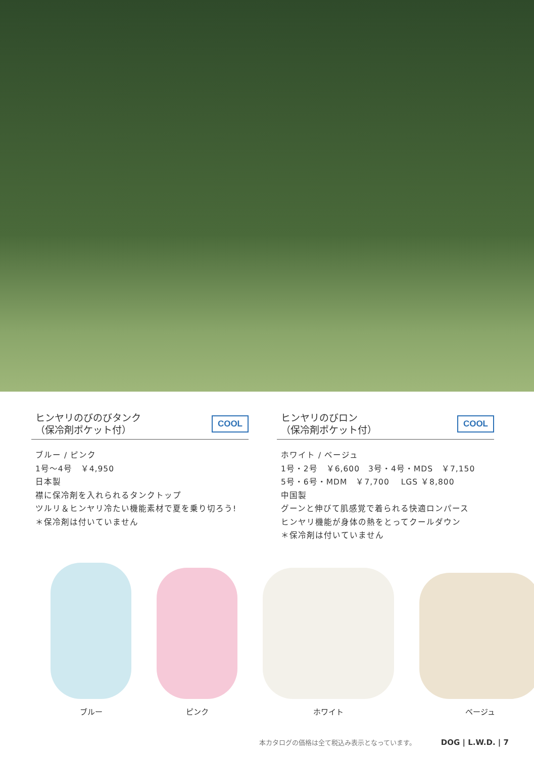ヒンヤリのびのびタンク
（保冷剤ポケット付）
COOL
ブルー / ピンク
1号〜4号　￥4,950
日本製
襟に保冷剤を入れられるタンクトップ
ツルリ＆ヒンヤリ冷たい機能素材で夏を乗り切ろう!
＊保冷剤は付いていません
ヒンヤリのびロン
（保冷剤ポケット付）
COOL
ホワイト / ベージュ
1号・2号　￥6,600　3号・4号・MDS　￥7,150
5号・6号・MDM　￥7,700　 LGS ￥8,800
中国製
グーンと伸びて肌感覚で着られる快適ロンパース
ヒンヤリ機能が身体の熱をとってクールダウン
＊保冷剤は付いていません
ブルー
ピンク
ホワイト
ベージュ
本カタログの価格は全て税込み表示となっています。 DOG | L.W.D. | 7